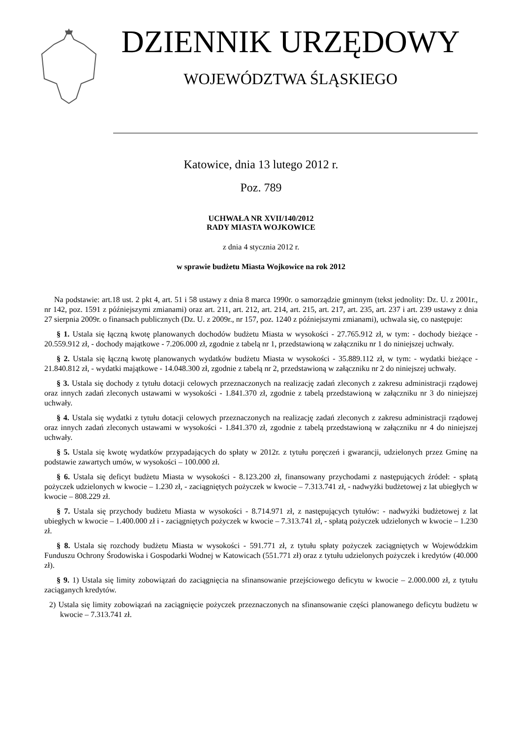DZIENNIK URZĘDOWY
WOJEWÓDZTWA ŚLĄSKIEGO
Katowice, dnia 13 lutego 2012 r.
Poz. 789
UCHWAŁA NR XVII/140/2012
RADY MIASTA WOJKOWICE
z dnia 4 stycznia 2012 r.
w sprawie budżetu Miasta Wojkowice na rok 2012
Na podstawie: art.18 ust. 2 pkt 4, art. 51 i 58 ustawy z dnia 8 marca 1990r. o samorządzie gminnym (tekst jednolity: Dz. U. z 2001r., nr 142, poz. 1591 z późniejszymi zmianami) oraz art. 211, art. 212, art. 214, art. 215, art. 217, art. 235, art. 237 i art. 239 ustawy z dnia 27 sierpnia 2009r. o finansach publicznych (Dz. U. z 2009r., nr 157, poz. 1240 z późniejszymi zmianami), uchwala się, co następuje:
§ 1. Ustala się łączną kwotę planowanych dochodów budżetu Miasta w wysokości - 27.765.912 zł, w tym: - dochody bieżące - 20.559.912 zł, - dochody majątkowe - 7.206.000 zł, zgodnie z tabelą nr 1, przedstawioną w załączniku nr 1 do niniejszej uchwały.
§ 2. Ustala się łączną kwotę planowanych wydatków budżetu Miasta w wysokości - 35.889.112 zł, w tym: - wydatki bieżące - 21.840.812 zł, - wydatki majątkowe - 14.048.300 zł, zgodnie z tabelą nr 2, przedstawioną w załączniku nr 2 do niniejszej uchwały.
§ 3. Ustala się dochody z tytułu dotacji celowych przeznaczonych na realizację zadań zleconych z zakresu administracji rządowej oraz innych zadań zleconych ustawami w wysokości - 1.841.370 zł, zgodnie z tabelą przedstawioną w załączniku nr 3 do niniejszej uchwały.
§ 4. Ustala się wydatki z tytułu dotacji celowych przeznaczonych na realizację zadań zleconych z zakresu administracji rządowej oraz innych zadań zleconych ustawami w wysokości - 1.841.370 zł, zgodnie z tabelą przedstawioną w załączniku nr 4 do niniejszej uchwały.
§ 5. Ustala się kwotę wydatków przypadających do spłaty w 2012r. z tytułu poręczeń i gwarancji, udzielonych przez Gminę na podstawie zawartych umów, w wysokości – 100.000 zł.
§ 6. Ustala się deficyt budżetu Miasta w wysokości - 8.123.200 zł, finansowany przychodami z następujących źródeł: - spłatą pożyczek udzielonych w kwocie – 1.230 zł, - zaciągniętych pożyczek w kwocie – 7.313.741 zł, - nadwyżki budżetowej z lat ubiegłych w kwocie – 808.229 zł.
§ 7. Ustala się przychody budżetu Miasta w wysokości - 8.714.971 zł, z następujących tytułów: - nadwyżki budżetowej z lat ubiegłych w kwocie – 1.400.000 zł i - zaciągniętych pożyczek w kwocie – 7.313.741 zł, - spłatą pożyczek udzielonych w kwocie – 1.230 zł.
§ 8. Ustala się rozchody budżetu Miasta w wysokości - 591.771 zł, z tytułu spłaty pożyczek zaciągniętych w Wojewódzkim Funduszu Ochrony Środowiska i Gospodarki Wodnej w Katowicach (551.771 zł) oraz z tytułu udzielonych pożyczek i kredytów (40.000 zł).
§ 9. 1) Ustala się limity zobowiązań do zaciągnięcia na sfinansowanie przejściowego deficytu w kwocie – 2.000.000 zł, z tytułu zaciąganych kredytów.
2) Ustala się limity zobowiązań na zaciągnięcie pożyczek przeznaczonych na sfinansowanie części planowanego deficytu budżetu w kwocie – 7.313.741 zł.